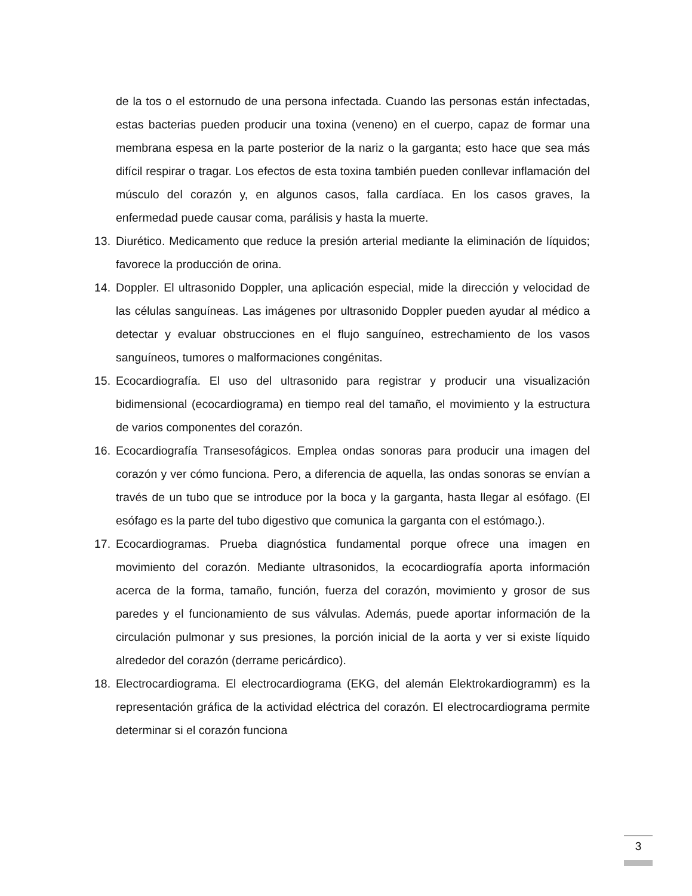de la tos o el estornudo de una persona infectada. Cuando las personas están infectadas, estas bacterias pueden producir una toxina (veneno) en el cuerpo, capaz de formar una membrana espesa en la parte posterior de la nariz o la garganta; esto hace que sea más difícil respirar o tragar. Los efectos de esta toxina también pueden conllevar inflamación del músculo del corazón y, en algunos casos, falla cardíaca. En los casos graves, la enfermedad puede causar coma, parálisis y hasta la muerte.
13. Diurético. Medicamento que reduce la presión arterial mediante la eliminación de líquidos; favorece la producción de orina.
14. Doppler. El ultrasonido Doppler, una aplicación especial, mide la dirección y velocidad de las células sanguíneas. Las imágenes por ultrasonido Doppler pueden ayudar al médico a detectar y evaluar obstrucciones en el flujo sanguíneo, estrechamiento de los vasos sanguíneos, tumores o malformaciones congénitas.
15. Ecocardiografía. El uso del ultrasonido para registrar y producir una visualización bidimensional (ecocardiograma) en tiempo real del tamaño, el movimiento y la estructura de varios componentes del corazón.
16. Ecocardiografía Transesofágicos. Emplea ondas sonoras para producir una imagen del corazón y ver cómo funciona. Pero, a diferencia de aquella, las ondas sonoras se envían a través de un tubo que se introduce por la boca y la garganta, hasta llegar al esófago. (El esófago es la parte del tubo digestivo que comunica la garganta con el estómago.).
17. Ecocardiogramas. Prueba diagnóstica fundamental porque ofrece una imagen en movimiento del corazón. Mediante ultrasonidos, la ecocardiografía aporta información acerca de la forma, tamaño, función, fuerza del corazón, movimiento y grosor de sus paredes y el funcionamiento de sus válvulas. Además, puede aportar información de la circulación pulmonar y sus presiones, la porción inicial de la aorta y ver si existe líquido alrededor del corazón (derrame pericárdico).
18. Electrocardiograma. El electrocardiograma (EKG, del alemán Elektrokardiogramm) es la representación gráfica de la actividad eléctrica del corazón. El electrocardiograma permite determinar si el corazón funciona
3